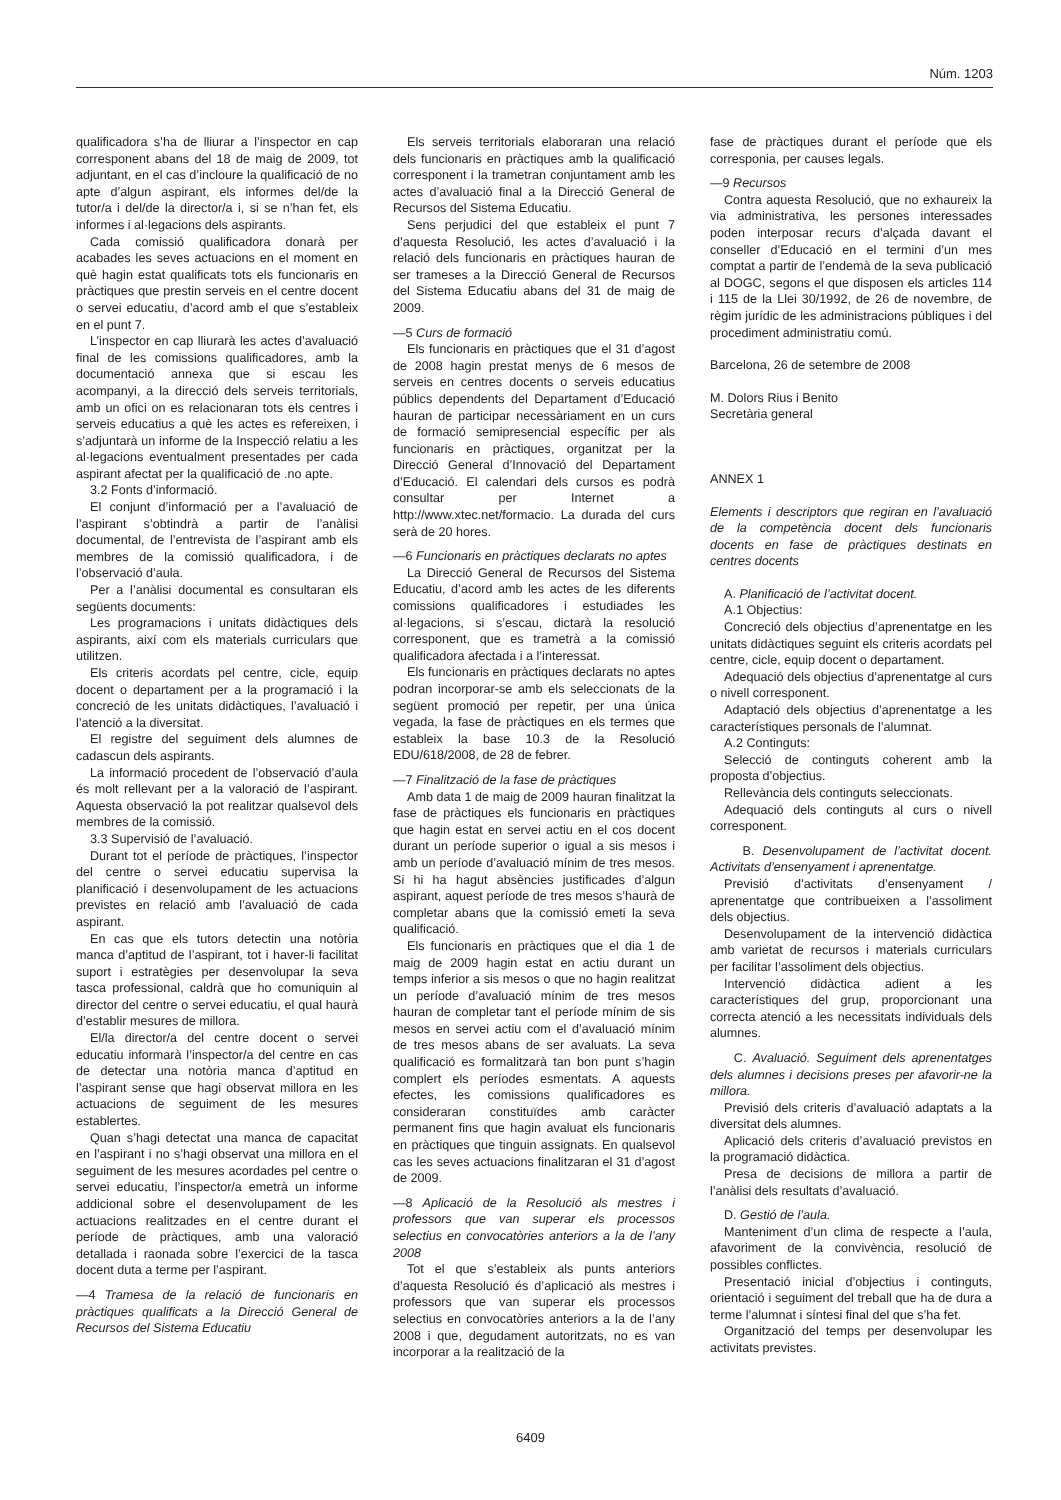Núm. 1203
qualificadora s’ha de lliurar a l’inspector en cap corresponent abans del 18 de maig de 2009, tot adjuntant, en el cas d’incloure la qualificació de no apte d’algun aspirant, els informes del/de la tutor/a i del/de la director/a i, si se n’han fet, els informes i al·legacions dels aspirants.
Cada comissió qualificadora donarà per acabades les seves actuacions en el moment en què hagin estat qualificats tots els funcionaris en pràctiques que prestin serveis en el centre docent o servei educatiu, d’acord amb el que s’estableix en el punt 7.
L’inspector en cap lliurarà les actes d’avaluació final de les comissions qualificadores, amb la documentació annexa que si escau les acompanyi, a la direcció dels serveis territorials, amb un ofici on es relacionaran tots els centres i serveis educatius a què les actes es refereixen, i s’adjuntarà un informe de la Inspecció relatiu a les al·legacions eventualment presentades per cada aspirant afectat per la qualificació de .no apte.
3.2 Fonts d’informació.
El conjunt d’informació per a l’avaluació de l’aspirant s’obtindrà a partir de l’anàlisi documental, de l’entrevista de l’aspirant amb els membres de la comissió qualificadora, i de l’observació d’aula.
Per a l’anàlisi documental es consultaran els següents documents:
Les programacions i unitats didàctiques dels aspirants, així com els materials curriculars que utilitzen.
Els criteris acordats pel centre, cicle, equip docent o departament per a la programació i la concreció de les unitats didàctiques, l’avaluació i l’atenció a la diversitat.
El registre del seguiment dels alumnes de cadascun dels aspirants.
La informació procedent de l’observació d’aula és molt rellevant per a la valoració de l’aspirant. Aquesta observació la pot realitzar qualsevol dels membres de la comissió.
3.3 Supervisió de l’avaluació.
Durant tot el període de pràctiques, l’inspector del centre o servei educatiu supervisa la planificació i desenvolupament de les actuacions previstes en relació amb l’avaluació de cada aspirant.
En cas que els tutors detectin una notòria manca d’aptitud de l’aspirant, tot i haver-li facilitat suport i estratègies per desenvolupar la seva tasca professional, caldrà que ho comuniquin al director del centre o servei educatiu, el qual haurà d’establir mesures de millora.
El/la director/a del centre docent o servei educatiu informarà l’inspector/a del centre en cas de detectar una notòria manca d’aptitud en l’aspirant sense que hagi observat millora en les actuacions de seguiment de les mesures establertes.
Quan s’hagi detectat una manca de capacitat en l’aspirant i no s’hagi observat una millora en el seguiment de les mesures acordades pel centre o servei educatiu, l’inspector/a emetrà un informe addicional sobre el desenvolupament de les actuacions realitzades en el centre durant el període de pràctiques, amb una valoració detallada i raonada sobre l’exercici de la tasca docent duta a terme per l’aspirant.
—4 Tramesa de la relació de funcionaris en pràctiques qualificats a la Direcció General de Recursos del Sistema Educatiu
Els serveis territorials elaboraran una relació dels funcionaris en pràctiques amb la qualificació corresponent i la trametran conjuntament amb les actes d’avaluació final a la Direcció General de Recursos del Sistema Educatiu.
Sens perjudici del que estableix el punt 7 d’aquesta Resolució, les actes d’avaluació i la relació dels funcionaris en pràctiques hauran de ser trameses a la Direcció General de Recursos del Sistema Educatiu abans del 31 de maig de 2009.
—5 Curs de formació
Els funcionaris en pràctiques que el 31 d’agost de 2008 hagin prestat menys de 6 mesos de serveis en centres docents o serveis educatius públics dependents del Departament d’Educació hauran de participar necessàriament en un curs de formació semipresencial específic per als funcionaris en pràctiques, organitzat per la Direcció General d’Innovació del Departament d’Educació. El calendari dels cursos es podrà consultar per Internet a http://www.xtec.net/formacio. La durada del curs serà de 20 hores.
—6 Funcionaris en pràctiques declarats no aptes
La Direcció General de Recursos del Sistema Educatiu, d’acord amb les actes de les diferents comissions qualificadores i estudiades les al·legacions, si s’escau, dictarà la resolució corresponent, que es trametrà a la comissió qualificadora afectada i a l’interessat.
Els funcionaris en pràctiques declarats no aptes podran incorporar-se amb els seleccionats de la següent promoció per repetir, per una única vegada, la fase de pràctiques en els termes que estableix la base 10.3 de la Resolució EDU/618/2008, de 28 de febrer.
—7 Finalització de la fase de pràctiques
Amb data 1 de maig de 2009 hauran finalitzat la fase de pràctiques els funcionaris en pràctiques que hagin estat en servei actiu en el cos docent durant un període superior o igual a sis mesos i amb un període d’avaluació mínim de tres mesos. Si hi ha hagut absències justificades d’algun aspirant, aquest període de tres mesos s’haurà de completar abans que la comissió emeti la seva qualificació.
Els funcionaris en pràctiques que el dia 1 de maig de 2009 hagin estat en actiu durant un temps inferior a sis mesos o que no hagin realitzat un període d’avaluació mínim de tres mesos hauran de completar tant el període mínim de sis mesos en servei actiu com el d’avaluació mínim de tres mesos abans de ser avaluats. La seva qualificació es formalitzarà tan bon punt s’hagin complert els períodes esmentats. A aquests efectes, les comissions qualificadores es consideraran constituïdes amb caràcter permanent fins que hagin avaluat els funcionaris en pràctiques que tinguin assignats. En qualsevol cas les seves actuacions finalitzaran el 31 d’agost de 2009.
—8 Aplicació de la Resolució als mestres i professors que van superar els processos selectius en convocatòries anteriors a la de l’any 2008
Tot el que s’estableix als punts anteriors d’aquesta Resolució és d’aplicació als mestres i professors que van superar els processos selectius en convocatòries anteriors a la de l’any 2008 i que, degudament autoritzats, no es van incorporar a la realització de la
fase de pràctiques durant el període que els corresponia, per causes legals.
—9 Recursos
Contra aquesta Resolució, que no exhaureix la via administrativa, les persones interessades poden interposar recurs d’alçada davant el conseller d’Educació en el termini d’un mes comptat a partir de l’endemà de la seva publicació al DOGC, segons el que disposen els articles 114 i 115 de la Llei 30/1992, de 26 de novembre, de règim jurídic de les administracions públiques i del procediment administratiu comú.
Barcelona, 26 de setembre de 2008
M. Dolors Rius i Benito
Secretària general
ANNEX 1
Elements i descriptors que regiran en l’avaluació de la competència docent dels funcionaris docents en fase de pràctiques destinats en centres docents
A. Planificació de l’activitat docent.
A.1 Objectius:
Concreció dels objectius d’aprenentatge en les unitats didàctiques seguint els criteris acordats pel centre, cicle, equip docent o departament.
Adequació dels objectius d’aprenentatge al curs o nivell corresponent.
Adaptació dels objectius d’aprenentatge a les característiques personals de l’alumnat.
A.2 Continguts:
Selecció de continguts coherent amb la proposta d’objectius.
Rellevància dels continguts seleccionats.
Adequació dels continguts al curs o nivell corresponent.
B. Desenvolupament de l’activitat docent. Activitats d’ensenyament i aprenentatge.
Previsió d’activitats d’ensenyament / aprenentatge que contribueixen a l’assoliment dels objectius.
Desenvolupament de la intervenció didàctica amb varietat de recursos i materials curriculars per facilitar l’assoliment dels objectius.
Intervenció didàctica adient a les característiques del grup, proporcionant una correcta atenció a les necessitats individuals dels alumnes.
C. Avaluació. Seguiment dels aprenentatges dels alumnes i decisions preses per afavorir-ne la millora.
Previsió dels criteris d’avaluació adaptats a la diversitat dels alumnes.
Aplicació dels criteris d’avaluació previstos en la programació didàctica.
Presa de decisions de millora a partir de l’anàlisi dels resultats d’avaluació.
D. Gestió de l’aula.
Manteniment d’un clima de respecte a l’aula, afavoriment de la convivència, resolució de possibles conflictes.
Presentació inicial d’objectius i continguts, orientació i seguiment del treball que ha de dura a terme l’alumnat i síntesi final del que s’ha fet.
Organització del temps per desenvolupar les activitats previstes.
6409